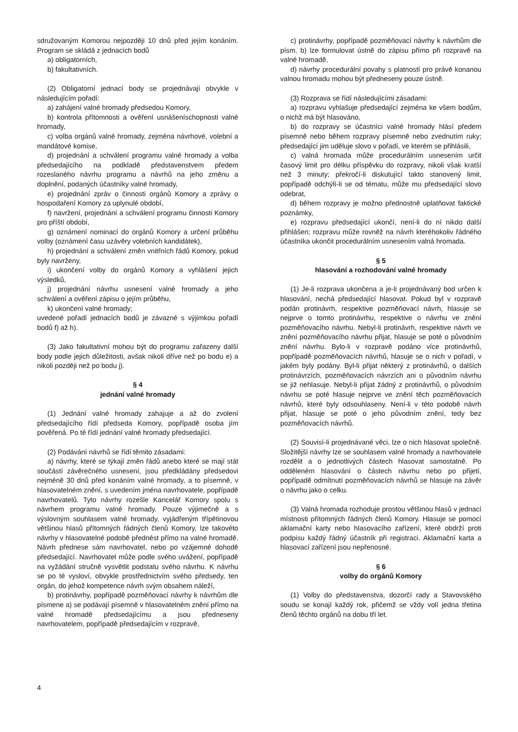sdružovaným Komorou nejpozději 10 dnů před jejím konáním. Program se skládá z jednacích bodů
a) obligatorních,
b) fakultativních.
(2) Obligatorní jednací body se projednávají obvykle v následujícím pořadí:
a) zahájení valné hromady předsedou Komory,
b) kontrola přítomnosti a ověření usnášeníschopnosti valné hromady,
c) volba orgánů valné hromady, zejména návrhové, volební a mandátové komise,
d) projednání a schválení programu valné hromady a volba předsedajícího na podkladě představenstvem předem rozeslaného návrhu programu a návrhů na jeho změnu a doplnění, podaných účastníky valné hromady,
e) projednání zpráv o činnosti orgánů Komory a zprávy o hospodaření Komory za uplynulé období,
f) navržení, projednání a schválení programu činnosti Komory pro příští období,
g) oznámení nominací do orgánů Komory a určení průběhu volby (oznámení času uzávěry volebních kandidátek),
h) projednání a schválení změn vnitřních řádů Komory, pokud byly navrženy,
i) ukončení volby do orgánů Komory a vyhlášení jejich výsledků,
j) projednání návrhu usnesení valné hromady a jeho schválení a ověření zápisu o jejím průběhu,
k) ukončení valné hromady;
uvedené pořadí jednacích bodů je závazné s výjimkou pořadí bodů f) až h).
(3) Jako fakultativní mohou být do programu zařazeny další body podle jejich důležitosti, avšak nikoli dříve než po bodu e) a nikoli později než po bodu j).
§ 4
jednání valné hromady
(1) Jednání valné hromady zahajuje a až do zvolení předsedajícího řídí předseda Komory, popřípadě osoba jím pověřená. Po té řídí jednání valné hromady předsedající.
(2) Podávání návrhů se řídí těmito zásadami:
a) návrhy, které se týkají změn řádů anebo které se mají stát součástí závěrečného usnesení, jsou předkládány předsedovi nejméně 30 dnů před konáním valné hromady, a to písemně, v hlasovatelném znění, s uvedením jména navrhovatele, popřípadě navrhovatelů. Tyto návrhy rozešle Kancelář Komory spolu s návrhem programu valné hromady. Pouze výjimečně a s výslovným souhlasem valné hromady, vyjádřeným třípětinovou většinou hlasů přítomných řádných členů Komory, lze takovéto návrhy v hlasovatelné podobě přednést přímo na valné hromadě. Návrh přednese sám navrhovatel, nebo po vzájemné dohodě předsedající. Navrhovatel může podle svého uvážení, popřípadě na vyžádání stručně vysvětlit podstatu svého návrhu. K návrhu se po té vysloví, obvykle prostřednictvím svého předsedy, ten orgán, do jehož kompetence návrh svým obsahem náleží,
b) protinávrhy, popřípadě pozměňovací návrhy k návrhům dle písmene a) se podávají písemně v hlasovatelném znění přímo na valné hromadě předsedajícímu a jsou předneseny navrhovatelem, popřípadě předsedajícím v rozpravě,
c) protinávrhy, popřípadě pozměňovací návrhy k návrhům dle písm. b) lze formulovat ústně do zápisu přímo při rozpravě na valné hromadě,
d) návrhy procedurální povahy s platností pro právě konanou valnou hromadu mohou být předneseny pouze ústně.
(3) Rozprava se řídí následujícími zásadami:
a) rozpravu vyhlašuje předsedající zejména ke všem bodům, o nichž má být hlasováno,
b) do rozpravy se účastníci valné hromady hlásí předem písemně nebo během rozpravy písemně nebo zvednutím ruky; předsedající jim uděluje slovo v pořadí, ve kterém se přihlásili,
c) valná hromada může procedurálním usnesením určit časový limit pro délku příspěvku do rozpravy, nikoli však kratší než 3 minuty; překročí-li diskutující takto stanovený limit, popřípadě odchýlí-li se od tématu, může mu předsedající slovo odebrat,
d) během rozpravy je možno přednostně uplatňovat faktické poznámky,
e) rozpravu předsedající ukončí, není-li do ní nikdo další přihlášen; rozpravu může rovněž na návrh kteréhokoliv řádného účastníka ukončit procedurálním usnesením valná hromada.
§ 5
hlasování a rozhodování valné hromady
(1) Je-li rozprava ukončena a je-li projednávaný bod určen k hlasování, nechá předsedající hlasovat. Pokud byl v rozpravě podán protinávrh, respektive pozměňovací návrh, hlasuje se nejprve o tomto protinávrhu, respektive o návrhu ve znění pozměňovacího návrhu. Nebyl-li protinávrh, respektive návrh ve znění pozměňovacího návrhu přijat, hlasuje se poté o původním znění návrhu. Bylo-li v rozpravě podáno více protinávrhů, popřípadě pozměňovacích návrhů, hlasuje se o nich v pořadí, v jakém byly podány. Byl-li přijat některý z protinávrhů, o dalších protinávrzích, pozměňovacích návrzích ani o původním návrhu se již nehlasuje. Nebyl-li přijat žádný z protinávrhů, o původním návrhu se poté hlasuje nejprve ve znění těch pozměňovacích návrhů, které byly odsouhlaseny. Není-li v této podobě návrh přijat, hlasuje se poté o jeho původním znění, tedy bez pozměňovacích návrhů.
(2) Souvisí-li projednávané věci, lze o nich hlasovat společně. Složitější návrhy lze se souhlasem valné hromady a navrhovatele rozdělit a o jednotlivých částech hlasovat samostatně. Po odděleném hlasování o částech návrhu nebo po přijetí, popřípadě odmítnutí pozměňovacích návrhů se hlasuje na závěr o návrhu jako o celku.
(3) Valná hromada rozhoduje prostou většinou hlasů v jednací místnosti přítomných řádných členů Komory. Hlasuje se pomocí aklamační karty nebo hlasovacího zařízení, které obdrží proti podpisu každý řádný účastník při registraci. Aklamační karta a hlasovací zařízení jsou nepřenosné.
§ 6
volby do orgánů Komory
(1) Volby do představenstva, dozorčí rady a Stavovského soudu se konají každý rok, přičemž se vždy volí jedna třetina členů těchto orgánů na dobu tří let.
4